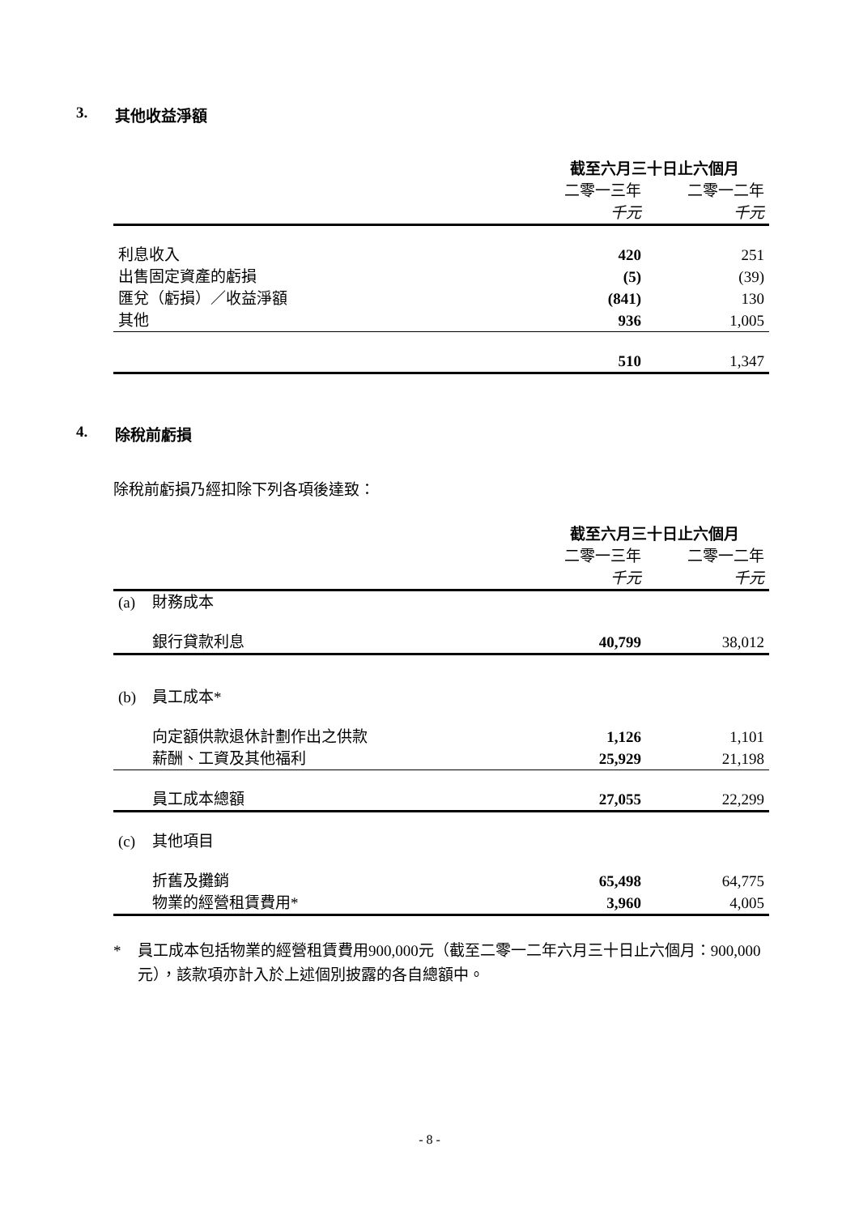3. 其他收益淨額
| | 截至六月三十日止六個月 | |
| --- | --- | --- |
| | 二零一三年 | 二零一二年 |
| | 千元 | 千元 |
| 利息收入 | 420 | 251 |
| 出售固定資產的虧損 | (5) | (39) |
| 匯兌（虧損）／收益淨額 | (841) | 130 |
| 其他 | 936 | 1,005 |
| | 510 | 1,347 |
4. 除稅前虧損
除稅前虧損乃經扣除下列各項後達致：
| | | 截至六月三十日止六個月 | |
| --- | --- | --- | --- |
| | | 二零一三年 | 二零一二年 |
| | | 千元 | 千元 |
| (a) | 財務成本 | | |
| | 銀行貸款利息 | 40,799 | 38,012 |
| (b) | 員工成本* | | |
| | 向定額供款退休計劃作出之供款 | 1,126 | 1,101 |
| | 薪酬、工資及其他福利 | 25,929 | 21,198 |
| | 員工成本總額 | 27,055 | 22,299 |
| (c) | 其他項目 | | |
| | 折舊及攤銷 | 65,498 | 64,775 |
| | 物業的經營租賃費用* | 3,960 | 4,005 |
* 員工成本包括物業的經營租賃費用900,000元（截至二零一二年六月三十日止六個月：900,000元），該款項亦計入於上述個別披露的各自總額中。
- 8 -